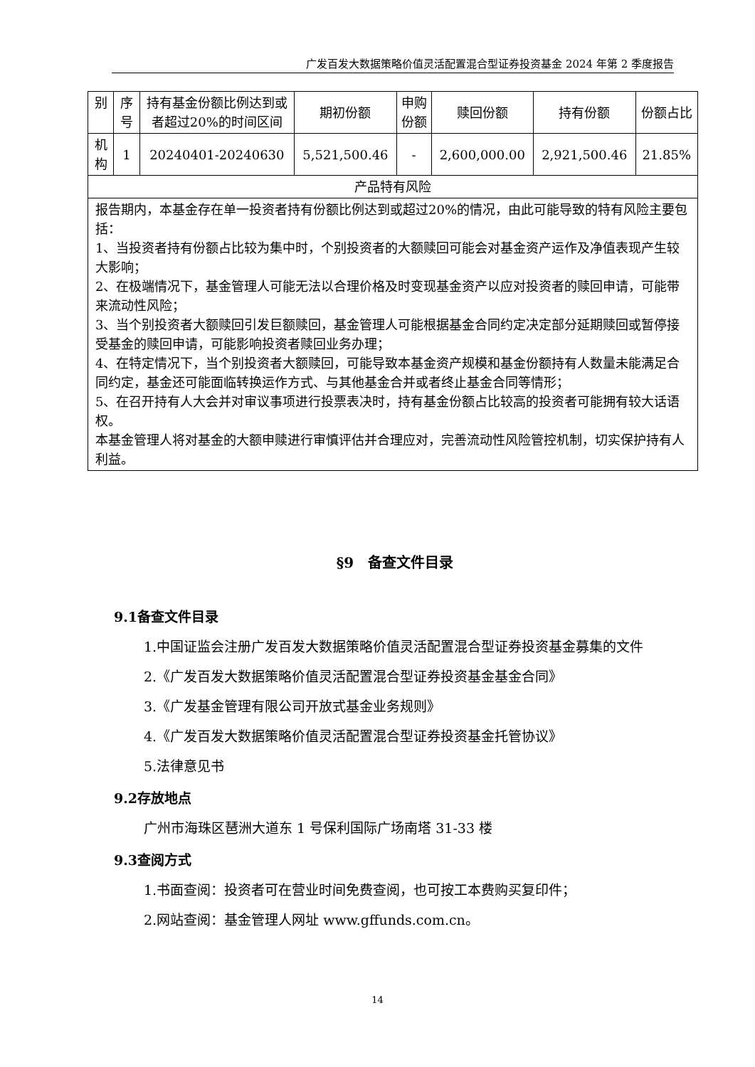广发百发大数据策略价值灵活配置混合型证券投资基金 2024 年第 2 季度报告
| 别 | 序号 | 持有基金份额比例达到或者超过20%的时间区间 | 期初份额 | 申购份额 | 赎回份额 | 持有份额 | 份额占比 |
| --- | --- | --- | --- | --- | --- | --- | --- |
| 机构 | 1 | 20240401-20240630 | 5,521,500.46 | - | 2,600,000.00 | 2,921,500.46 | 21.85% |
| 产品特有风险 | | | | | | | |
| 报告期内，本基金存在单一投资者持有份额比例达到或超过20%的情况，由此可能导致的特有风险主要包括： 1、当投资者持有份额占比较为集中时，个别投资者的大额赎回可能会对基金资产运作及净值表现产生较大影响； 2、在极端情况下，基金管理人可能无法以合理价格及时变现基金资产以应对投资者的赎回申请，可能带来流动性风险； 3、当个别投资者大额赎回引发巨额赎回，基金管理人可能根据基金合同约定决定部分延期赎回或暂停接受基金的赎回申请，可能影响投资者赎回业务办理； 4、在特定情况下，当个别投资者大额赎回，可能导致本基金资产规模和基金份额持有人数量未能满足合同约定，基金还可能面临转换运作方式、与其他基金合并或者终止基金合同等情形； 5、在召开持有人大会并对审议事项进行投票表决时，持有基金份额占比较高的投资者可能拥有较大话语权。 本基金管理人将对基金的大额申赎进行审慎评估并合理应对，完善流动性风险管控机制，切实保护持有人利益。 | | | | | | | |
§9　备查文件目录
9.1备查文件目录
1.中国证监会注册广发百发大数据策略价值灵活配置混合型证券投资基金募集的文件
2.《广发百发大数据策略价值灵活配置混合型证券投资基金基金合同》
3.《广发基金管理有限公司开放式基金业务规则》
4.《广发百发大数据策略价值灵活配置混合型证券投资基金托管协议》
5.法律意见书
9.2存放地点
广州市海珠区琶洲大道东 1 号保利国际广场南塔 31-33 楼
9.3查阅方式
1.书面查阅：投资者可在营业时间免费查阅，也可按工本费购买复印件；
2.网站查阅：基金管理人网址 www.gffunds.com.cn。
14